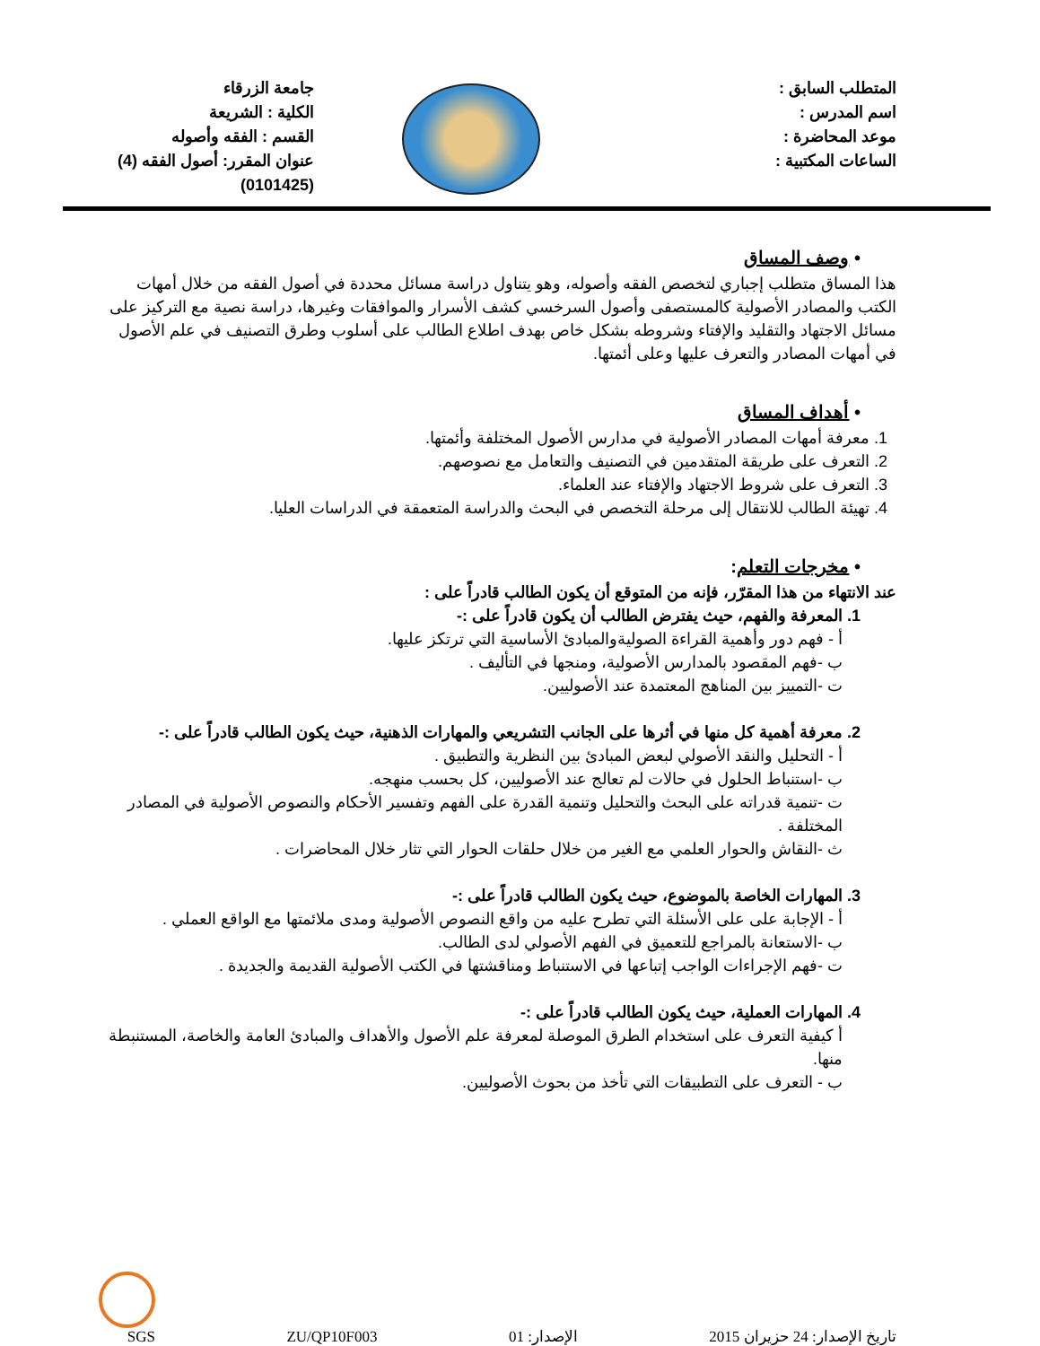المتطلب السابق :
اسم المدرس :
موعد المحاضرة :
الساعات المكتبية :
جامعة الزرقاء
الكلية : الشريعة
القسم : الفقه وأصوله
عنوان المقرر: أصول الفقه (4)
(0101425)
• وصف المساق
هذا المساق متطلب إجباري لتخصص الفقه وأصوله، وهو يتناول دراسة مسائل محددة في أصول الفقه من خلال أمهات الكتب والمصادر الأصولية كالمستصفى وأصول السرخسي كشف الأسرار والموافقات وغيرها، دراسة نصية مع التركيز على مسائل الاجتهاد والتقليد والإفتاء وشروطه بشكل خاص بهدف اطلاع الطالب على أسلوب وطرق التصنيف في علم الأصول في أمهات المصادر والتعرف عليها وعلى أئمتها.
• أهداف المساق
1. معرفة أمهات المصادر الأصولية في مدارس الأصول المختلفة وأئمتها.
2. التعرف على طريقة المتقدمين في التصنيف والتعامل مع نصوصهم.
3. التعرف على شروط الاجتهاد والإفتاء عند العلماء.
4. تهيئة الطالب للانتقال إلى مرحلة التخصص في البحث والدراسة المتعمقة في الدراسات العليا.
• مخرجات التعلم:
عند الانتهاء من هذا المقرّر، فإنه من المتوقع أن يكون الطالب قادراً على :
1. المعرفة والفهم، حيث يفترض الطالب أن يكون قادراً على :-
أ - فهم دور وأهمية القراءة الصوليةوالمبادئ الأساسية التي ترتكز عليها.
ب -فهم المقصود بالمدارس الأصولية، ومنجها في التأليف .
ت -التمييز بين المناهج المعتمدة عند الأصوليين.
2. معرفة أهمية كل منها في أثرها على الجانب التشريعي والمهارات الذهنية، حيث يكون الطالب قادراً على :-
أ - التحليل والنقد الأصولي لبعض المبادئ بين النظرية والتطبيق .
ب -استنباط الحلول في حالات لم تعالج عند الأصوليين، كل بحسب منهجه.
ت -تنمية قدراته على البحث والتحليل وتنمية القدرة على الفهم وتفسير الأحكام والنصوص الأصولية في المصادر المختلفة .
ث -النقاش والحوار العلمي مع الغير من خلال حلقات الحوار التي تثار خلال المحاضرات .
3. المهارات الخاصة بالموضوع، حيث يكون الطالب قادراً على :-
أ - الإجابة على على الأسئلة التي تطرح عليه من واقع النصوص الأصولية ومدى ملائمتها مع الواقع العملي .
ب -الاستعانة بالمراجع للتعميق في الفهم الأصولي لدى الطالب.
ت -فهم الإجراءات الواجب إتباعها في الاستنباط ومناقشتها في الكتب الأصولية القديمة والجديدة .
4. المهارات العملية، حيث يكون الطالب قادراً على :-
أ كيفية التعرف على استخدام الطرق الموصلة لمعرفة علم الأصول والأهداف والمبادئ العامة والخاصة، المستنبطة منها.
ب - التعرف على التطبيقات التي تأخذ من بحوث الأصوليين.
تاريخ الإصدار: 24 حزيران 2015 الإصدار: 01 ZU/QP10F003
SGS